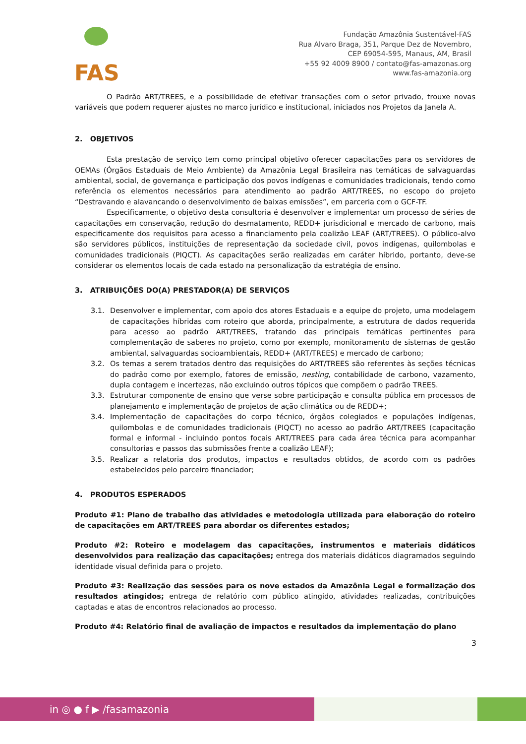FAS
Fundação Amazônia Sustentável-FAS
Rua Alvaro Braga, 351, Parque Dez de Novembro,
CEP 69054-595, Manaus, AM, Brasil
+55 92 4009 8900 / contato@fas-amazonas.org
www.fas-amazonia.org
O Padrão ART/TREES, e a possibilidade de efetivar transações com o setor privado, trouxe novas variáveis que podem requerer ajustes no marco jurídico e institucional, iniciados nos Projetos da Janela A.
2. OBJETIVOS
Esta prestação de serviço tem como principal objetivo oferecer capacitações para os servidores de OEMAs (Órgãos Estaduais de Meio Ambiente) da Amazônia Legal Brasileira nas temáticas de salvaguardas ambiental, social, de governança e participação dos povos indígenas e comunidades tradicionais, tendo como referência os elementos necessários para atendimento ao padrão ART/TREES, no escopo do projeto “Destravando e alavancando o desenvolvimento de baixas emissões”, em parceria com o GCF-TF.
Especificamente, o objetivo desta consultoria é desenvolver e implementar um processo de séries de capacitações em conservação, redução do desmatamento, REDD+ jurisdicional e mercado de carbono, mais especificamente dos requisitos para acesso a financiamento pela coalizão LEAF (ART/TREES). O público-alvo são servidores públicos, instituições de representação da sociedade civil, povos indígenas, quilombolas e comunidades tradicionais (PIQCT). As capacitações serão realizadas em caráter híbrido, portanto, deve-se considerar os elementos locais de cada estado na personalização da estratégia de ensino.
3. ATRIBUIÇÕES DO(A) PRESTADOR(A) DE SERVIÇOS
3.1. Desenvolver e implementar, com apoio dos atores Estaduais e a equipe do projeto, uma modelagem de capacitações híbridas com roteiro que aborda, principalmente, a estrutura de dados requerida para acesso ao padrão ART/TREES, tratando das principais temáticas pertinentes para complementação de saberes no projeto, como por exemplo, monitoramento de sistemas de gestão ambiental, salvaguardas socioambientais, REDD+ (ART/TREES) e mercado de carbono;
3.2. Os temas a serem tratados dentro das requisições do ART/TREES são referentes às seções técnicas do padrão como por exemplo, fatores de emissão, nesting, contabilidade de carbono, vazamento, dupla contagem e incertezas, não excluindo outros tópicos que compõem o padrão TREES.
3.3. Estruturar componente de ensino que verse sobre participação e consulta pública em processos de planejamento e implementação de projetos de ação climática ou de REDD+;
3.4. Implementação de capacitações do corpo técnico, órgãos colegiados e populações indígenas, quilombolas e de comunidades tradicionais (PIQCT) no acesso ao padrão ART/TREES (capacitação formal e informal - incluindo pontos focais ART/TREES para cada área técnica para acompanhar consultorias e passos das submissões frente a coalizão LEAF);
3.5. Realizar a relatoria dos produtos, impactos e resultados obtidos, de acordo com os padrões estabelecidos pelo parceiro financiador;
4. PRODUTOS ESPERADOS
Produto #1: Plano de trabalho das atividades e metodologia utilizada para elaboração do roteiro de capacitações em ART/TREES para abordar os diferentes estados;
Produto #2: Roteiro e modelagem das capacitações, instrumentos e materiais didáticos desenvolvidos para realização das capacitações; entrega dos materiais didáticos diagramados seguindo identidade visual definida para o projeto.
Produto #3: Realização das sessões para os nove estados da Amazônia Legal e formalização dos resultados atingidos; entrega de relatório com público atingido, atividades realizadas, contribuições captadas e atas de encontros relacionados ao processo.
Produto #4: Relatório final de avaliação de impactos e resultados da implementação do plano
3
in ◎ ● f ▶ /fasamazonia